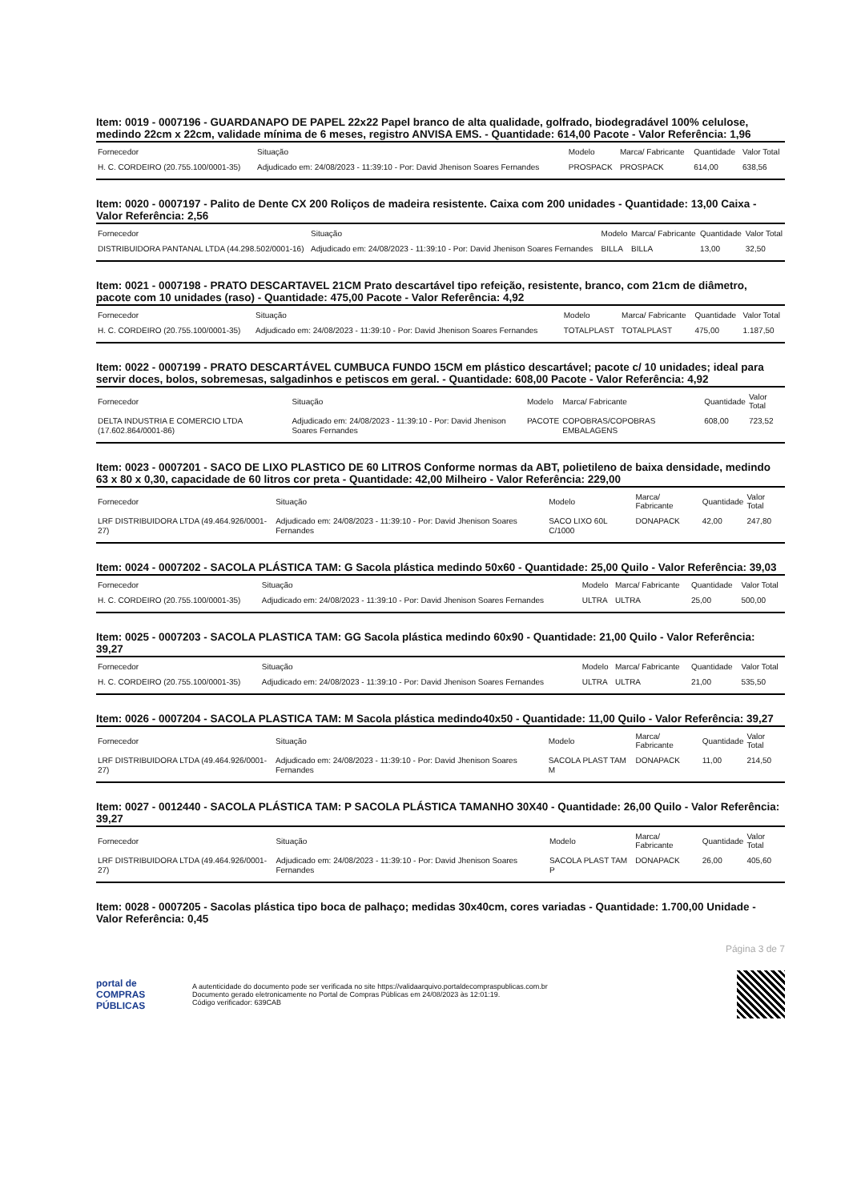Item: 0019 - 0007196 - GUARDANAPO DE PAPEL 22x22 Papel branco de alta qualidade, golfrado, biodegradável 100% celulose, medindo 22cm x 22cm, validade mínima de 6 meses, registro ANVISA EMS. - Quantidade: 614,00 Pacote - Valor Referência: 1,96
| Fornecedor | Situação | Modelo | Marca/ Fabricante | Quantidade | Valor Total |
| --- | --- | --- | --- | --- | --- |
| H. C. CORDEIRO (20.755.100/0001-35) | Adjudicado em: 24/08/2023 - 11:39:10 - Por: David Jhenison Soares Fernandes | PROSPACK | PROSPACK | 614,00 | 638,56 |
Item: 0020 - 0007197 - Palito de Dente CX 200 Roliços de madeira resistente. Caixa com 200 unidades - Quantidade: 13,00 Caixa - Valor Referência: 2,56
| Fornecedor | Situação | Modelo | Marca/ Fabricante | Quantidade | Valor Total |
| --- | --- | --- | --- | --- | --- |
| DISTRIBUIDORA PANTANAL LTDA (44.298.502/0001-16) | Adjudicado em: 24/08/2023 - 11:39:10 - Por: David Jhenison Soares Fernandes | BILLA | BILLA | 13,00 | 32,50 |
Item: 0021 - 0007198 - PRATO DESCARTAVEL 21CM Prato descartável tipo refeição, resistente, branco, com 21cm de diâmetro, pacote com 10 unidades (raso) - Quantidade: 475,00 Pacote - Valor Referência: 4,92
| Fornecedor | Situação | Modelo | Marca/ Fabricante | Quantidade | Valor Total |
| --- | --- | --- | --- | --- | --- |
| H. C. CORDEIRO (20.755.100/0001-35) | Adjudicado em: 24/08/2023 - 11:39:10 - Por: David Jhenison Soares Fernandes | TOTALPLAST | TOTALPLAST | 475,00 | 1.187,50 |
Item: 0022 - 0007199 - PRATO DESCARTÁVEL CUMBUCA FUNDO 15CM em plástico descartável; pacote c/ 10 unidades; ideal para servir doces, bolos, sobremesas, salgadinhos e petiscos em geral. - Quantidade: 608,00 Pacote - Valor Referência: 4,92
| Fornecedor | Situação | Modelo | Marca/ Fabricante | Quantidade | Valor Total |
| --- | --- | --- | --- | --- | --- |
| DELTA INDUSTRIA E COMERCIO LTDA (17.602.864/0001-86) | Adjudicado em: 24/08/2023 - 11:39:10 - Por: David Jhenison Soares Fernandes | PACOTE | COPOBRAS/COPOBRAS EMBALAGENS | 608,00 | 723,52 |
Item: 0023 - 0007201 - SACO DE LIXO PLASTICO DE 60 LITROS Conforme normas da ABT, polietileno de baixa densidade, medindo 63 x 80 x 0,30, capacidade de 60 litros cor preta - Quantidade: 42,00 Milheiro - Valor Referência: 229,00
| Fornecedor | Situação | Modelo | Marca/ Fabricante | Quantidade | Valor Total |
| --- | --- | --- | --- | --- | --- |
| LRF DISTRIBUIDORA LTDA (49.464.926/0001-27) | Adjudicado em: 24/08/2023 - 11:39:10 - Por: David Jhenison Soares Fernandes | SACO LIXO 60L C/1000 | DONAPACK | 42,00 | 247,80 |
Item: 0024 - 0007202 - SACOLA PLÁSTICA TAM: G Sacola plástica medindo 50x60 - Quantidade: 25,00 Quilo - Valor Referência: 39,03
| Fornecedor | Situação | Modelo | Marca/ Fabricante | Quantidade | Valor Total |
| --- | --- | --- | --- | --- | --- |
| H. C. CORDEIRO (20.755.100/0001-35) | Adjudicado em: 24/08/2023 - 11:39:10 - Por: David Jhenison Soares Fernandes | ULTRA | ULTRA | 25,00 | 500,00 |
Item: 0025 - 0007203 - SACOLA PLASTICA TAM: GG Sacola plástica medindo 60x90 - Quantidade: 21,00 Quilo - Valor Referência: 39,27
| Fornecedor | Situação | Modelo | Marca/ Fabricante | Quantidade | Valor Total |
| --- | --- | --- | --- | --- | --- |
| H. C. CORDEIRO (20.755.100/0001-35) | Adjudicado em: 24/08/2023 - 11:39:10 - Por: David Jhenison Soares Fernandes | ULTRA | ULTRA | 21,00 | 535,50 |
Item: 0026 - 0007204 - SACOLA PLASTICA TAM: M Sacola plástica medindo40x50 - Quantidade: 11,00 Quilo - Valor Referência: 39,27
| Fornecedor | Situação | Modelo | Marca/ Fabricante | Quantidade | Valor Total |
| --- | --- | --- | --- | --- | --- |
| LRF DISTRIBUIDORA LTDA (49.464.926/0001-27) | Adjudicado em: 24/08/2023 - 11:39:10 - Por: David Jhenison Soares Fernandes | SACOLA PLAST TAM M | DONAPACK | 11,00 | 214,50 |
Item: 0027 - 0012440 - SACOLA PLÁSTICA TAM: P SACOLA PLÁSTICA TAMANHO 30X40 - Quantidade: 26,00 Quilo - Valor Referência: 39,27
| Fornecedor | Situação | Modelo | Marca/ Fabricante | Quantidade | Valor Total |
| --- | --- | --- | --- | --- | --- |
| LRF DISTRIBUIDORA LTDA (49.464.926/0001-27) | Adjudicado em: 24/08/2023 - 11:39:10 - Por: David Jhenison Soares Fernandes | SACOLA PLAST TAM P | DONAPACK | 26,00 | 405,60 |
Item: 0028 - 0007205 - Sacolas plástica tipo boca de palhaço; medidas 30x40cm, cores variadas - Quantidade: 1.700,00 Unidade - Valor Referência: 0,45
Página 3 de 7
portal de
COMPRAS
PÚBLICAS
A autenticidade do documento pode ser verificada no site https://validaarquivo.portaldecompraspublicas.com.br
Documento gerado eletronicamente no Portal de Compras Públicas em 24/08/2023 às 12:01:19.
Código verificador: 639CAB